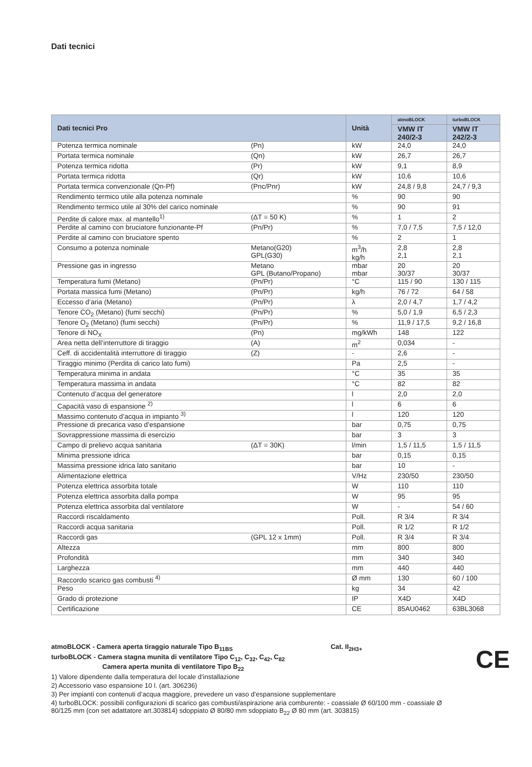Dati tecnici
| Dati tecnici Pro | | Unità | atmoBLOCK | turboBLOCK |
| --- | --- | --- | --- | --- |
| | | | VMW IT 240/2-3 | VMW IT 242/2-3 |
| Potenza termica nominale | (Pn) | kW | 24,0 | 24,0 |
| Portata termica nominale | (Qn) | kW | 26,7 | 26,7 |
| Potenza termica ridotta | (Pr) | kW | 9,1 | 8,9 |
| Portata termica ridotta | (Qr) | kW | 10,6 | 10,6 |
| Portata termica convenzionale (Qn-Pf) | (Pnc/Pnr) | kW | 24,8 / 9,8 | 24,7 / 9,3 |
| Rendimento termico utile alla potenza nominale | | % | 90 | 90 |
| Rendimento termico utile al 30% del carico nominale | | % | 90 | 91 |
| Perdite di calore max. al mantello<sup>1)</sup> | (ΔT = 50 K) | % | 1 | 2 |
| Perdite al camino con bruciatore funzionante-Pf | (Pn/Pr) | % | 7,0 / 7,5 | 7,5 / 12,0 |
| Perdite al camino con bruciatore spento | | % | 2 | 1 |
| Consumo a potenza nominale | Metano(G20) GPL(G30) | m<sup>3</sup>/h kg/h | 2,8 2,1 | 2,8 2,1 |
| Pressione gas in ingresso | Metano GPL (Butano/Propano) | mbar mbar | 20 30/37 | 20 30/37 |
| Temperatura fumi (Metano) | (Pn/Pr) | °C | 115 / 90 | 130 / 115 |
| Portata massica fumi (Metano) | (Pn/Pr) | kg/h | 76 / 72 | 64 / 58 |
| Eccesso d’aria (Metano) | (Pn/Pr) | λ | 2,0 / 4,7 | 1,7 / 4,2 |
| Tenore CO<sub>2</sub> (Metano) (fumi secchi) | (Pn/Pr) | % | 5,0 / 1,9 | 6,5 / 2,3 |
| Tenore O<sub>2</sub> (Metano) (fumi secchi) | (Pn/Pr) | % | 11,9 / 17,5 | 9,2 / 16,8 |
| Tenore di NO<sub>X</sub> | (Pn) | mg/kWh | 148 | 122 |
| Area netta dell’interruttore di tiraggio | (A) | m<sup>2</sup> | 0,034 | - |
| Ceff. di accidentalità interruttore di tiraggio | (Z) | - | 2,6 | - |
| Tiraggio minimo (Perdita di carico lato fumi) | | Pa | 2,5 | - |
| Temperatura minima in andata | | °C | 35 | 35 |
| Temperatura massima in andata | | °C | 82 | 82 |
| Contenuto d’acqua del generatore | | l | 2,0 | 2,0 |
| Capacità vaso di espansione <sup>2)</sup> | | l | 6 | 6 |
| Massimo contenuto d’acqua in impianto <sup>3)</sup> | | l | 120 | 120 |
| Pressione di precarica vaso d’espansione | | bar | 0,75 | 0,75 |
| Sovrappressione massima di esercizio | | bar | 3 | 3 |
| Campo di prelievo acqua sanitaria | (ΔT = 30K) | l/min | 1,5 / 11,5 | 1,5 / 11,5 |
| Minima pressione idrica | | bar | 0,15 | 0,15 |
| Massima pressione idrica lato sanitario | | bar | 10 | - |
| Alimentazione elettrica | | V/Hz | 230/50 | 230/50 |
| Potenza elettrica assorbita totale | | W | 110 | 110 |
| Potenza elettrica assorbita dalla pompa | | W | 95 | 95 |
| Potenza elettrica assorbita dal ventilatore | | W | - | 54 / 60 |
| Raccordi riscaldamento | | Poll. | R 3/4 | R 3/4 |
| Raccordi acqua sanitaria | | Poll. | R 1/2 | R 1/2 |
| Raccordi gas | (GPL 12 x 1mm) | Poll. | R 3/4 | R 3/4 |
| Altezza | | mm | 800 | 800 |
| Profondità | | mm | 340 | 340 |
| Larghezza | | mm | 440 | 440 |
| Raccordo scarico gas combusti <sup>4)</sup> | | Ø mm | 130 | 60 / 100 |
| Peso | | kg | 34 | 42 |
| Grado di protezione | | IP | X4D | X4D |
| Certificazione | | CE | 85AU0462 | 63BL3068 |
atmoBLOCK - Camera aperta tiraggio naturale Tipo B<sub>11BS</sub> Cat. II<sub>2H3+</sub>
turboBLOCK - Camera stagna munita di ventilatore Tipo C<sub>12</sub>, C<sub>32</sub>, C<sub>42</sub>, C<sub>82</sub>
Camera aperta munita di ventilatore Tipo B<sub>22</sub>
1) Valore dipendente dalla temperatura del locale d’installazione
2) Accessorio vaso espansione 10 l. (art. 306236)
3) Per impianti con contenuti d’acqua maggiore, prevedere un vaso d’espansione supplementare
4) turboBLOCK: possibili configurazioni di scarico gas combusti/aspirazione aria comburente: - coassiale Ø 60/100 mm - coassiale Ø 80/125 mm (con set adattatore art.303814) sdoppiato Ø 80/80 mm sdoppiato B<sub>22</sub> Ø 80 mm (art. 303815)
CE